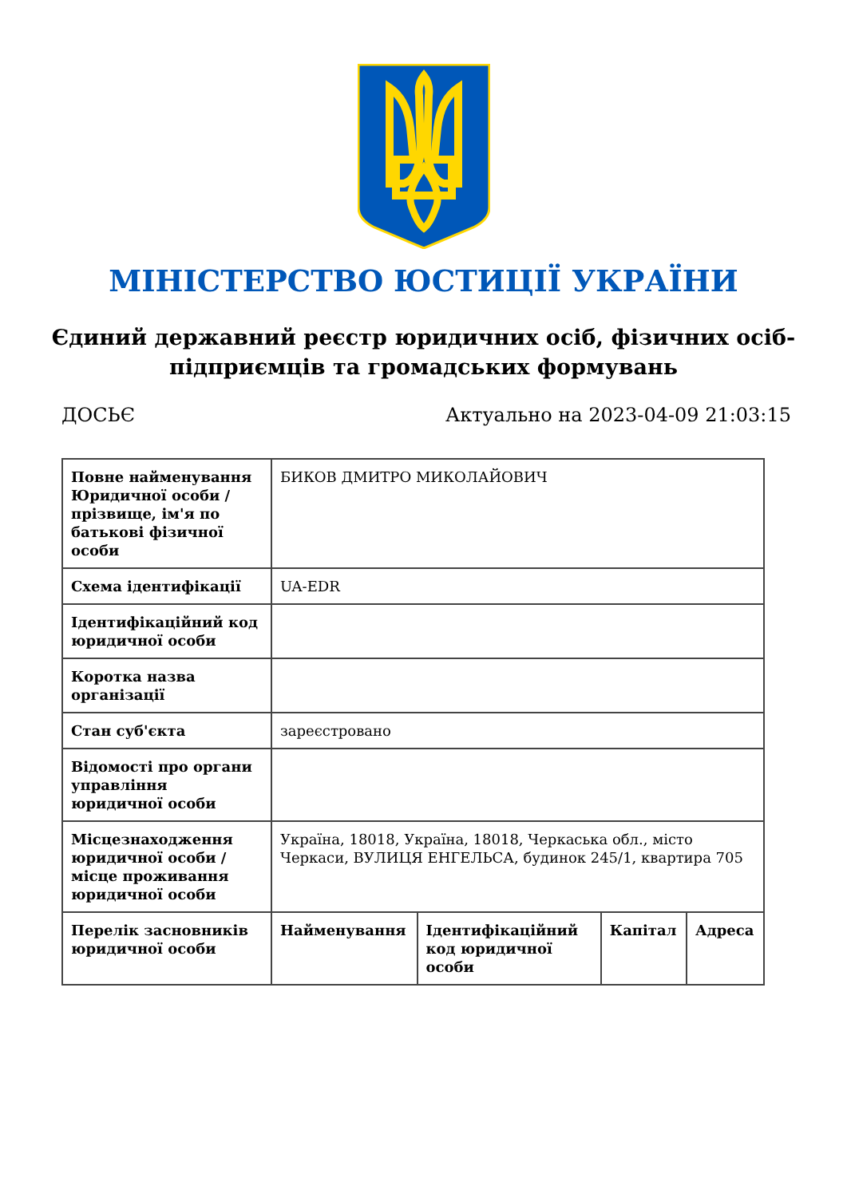МІНІСТЕРСТВО ЮСТИЦІЇ УКРАЇНИ
Єдиний державний реєстр юридичних осіб, фізичних осіб-підприємців та громадських формувань
ДОСЬЄ Актуально на 2023-04-09 21:03:15
| Повне найменування Юридичної особи / прізвище, ім'я по батькові фізичної особи | БИКОВ ДМИТРО МИКОЛАЙОВИЧ | | | |
| Схема ідентифікації | UA-EDR | | | |
| Ідентифікаційний код юридичної особи | | | | |
| Коротка назва організації | | | | |
| Стан суб'єкта | зареєстровано | | | |
| Відомості про органи управління юридичної особи | | | | |
| Місцезнаходження юридичної особи / місце проживання юридичної особи | Україна, 18018, Україна, 18018, Черкаська обл., місто Черкаси, ВУЛИЦЯ ЕНГЕЛЬСА, будинок 245/1, квартира 705 | | | |
| Перелік засновників юридичної особи | Найменування | Ідентифікаційний код юридичної особи | Капітал | Адреса |